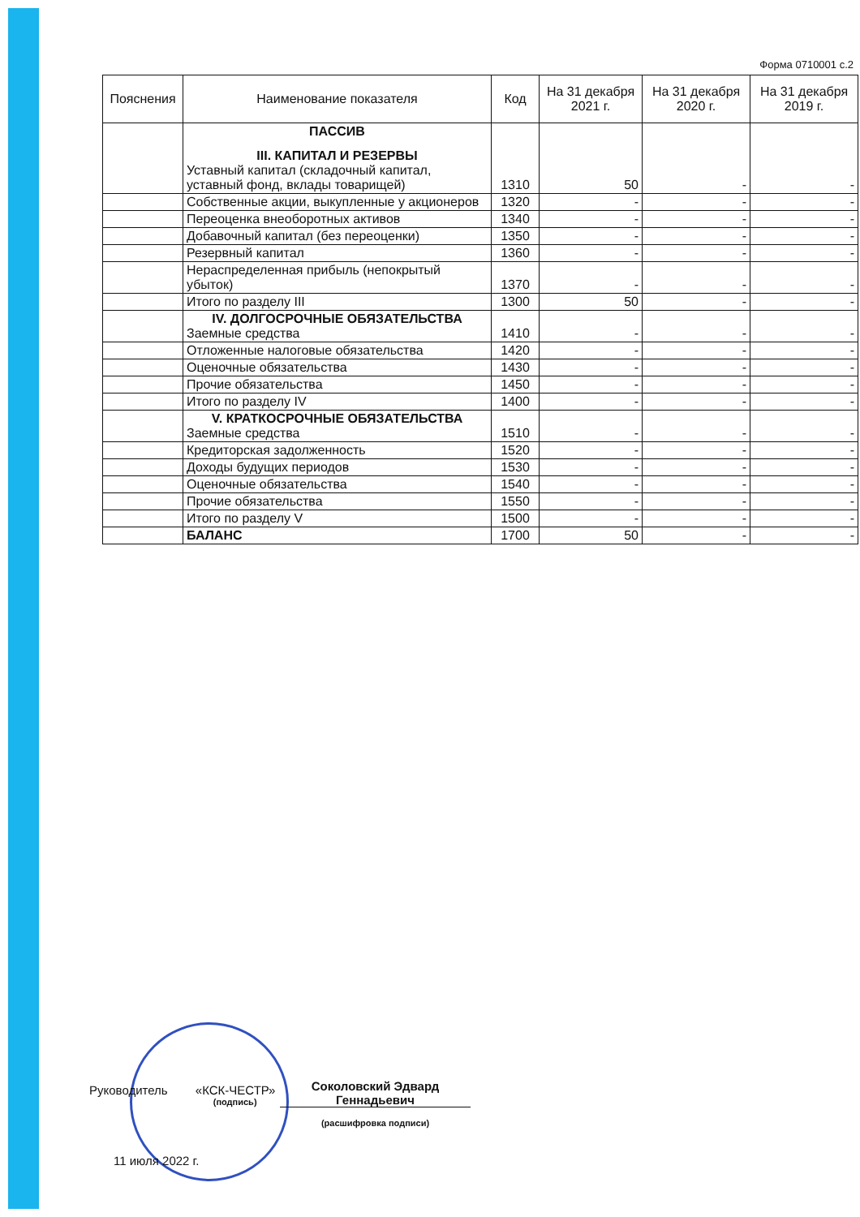Форма 0710001 с.2
| Пояснения | Наименование показателя | Код | На 31 декабря 2021 г. | На 31 декабря 2020 г. | На 31 декабря 2019 г. |
| --- | --- | --- | --- | --- | --- |
| | ПАССИВ III. КАПИТАЛ И РЕЗЕРВЫ Уставный капитал (складочный капитал, уставный фонд, вклады товарищей) | 1310 | 50 | - | - |
| | Собственные акции, выкупленные у акционеров | 1320 | - | - | - |
| | Переоценка внеоборотных активов | 1340 | - | - | - |
| | Добавочный капитал (без переоценки) | 1350 | - | - | - |
| | Резервный капитал | 1360 | - | - | - |
| | Нераспределенная прибыль (непокрытый убыток) | 1370 | - | - | - |
| | Итого по разделу III | 1300 | 50 | - | - |
| | IV. ДОЛГОСРОЧНЫЕ ОБЯЗАТЕЛЬСТВА Заемные средства | 1410 | - | - | - |
| | Отложенные налоговые обязательства | 1420 | - | - | - |
| | Оценочные обязательства | 1430 | - | - | - |
| | Прочие обязательства | 1450 | - | - | - |
| | Итого по разделу IV | 1400 | - | - | - |
| | V. КРАТКОСРОЧНЫЕ ОБЯЗАТЕЛЬСТВА Заемные средства | 1510 | - | - | - |
| | Кредиторская задолженность | 1520 | - | - | - |
| | Доходы будущих периодов | 1530 | - | - | - |
| | Оценочные обязательства | 1540 | - | - | - |
| | Прочие обязательства | 1550 | - | - | - |
| | Итого по разделу V | 1500 | - | - | - |
| | БАЛАНС | 1700 | 50 | - | - |
Руководитель «КСК-ЧЕСТР»
(подпись)
Соколовский Эдвард Геннадьевич
(расшифровка подписи)
11 июля 2022 г.